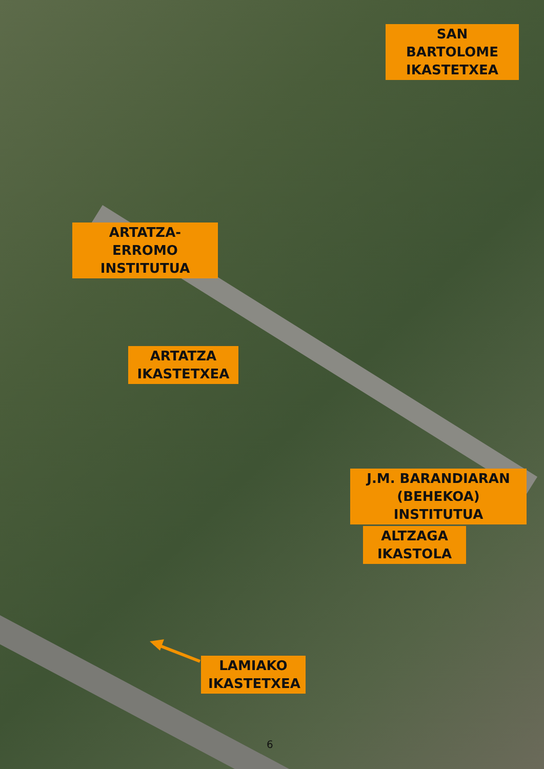SAN BARTOLOME
IKASTETXEA
ARTATZA-ERROMO
INSTITUTUA
ARTATZA
IKASTETXEA
J.M. BARANDIARAN
(BEHEKOA) INSTITUTUA
ALTZAGA
IKASTOLA
LAMIAKO
IKASTETXEA
6